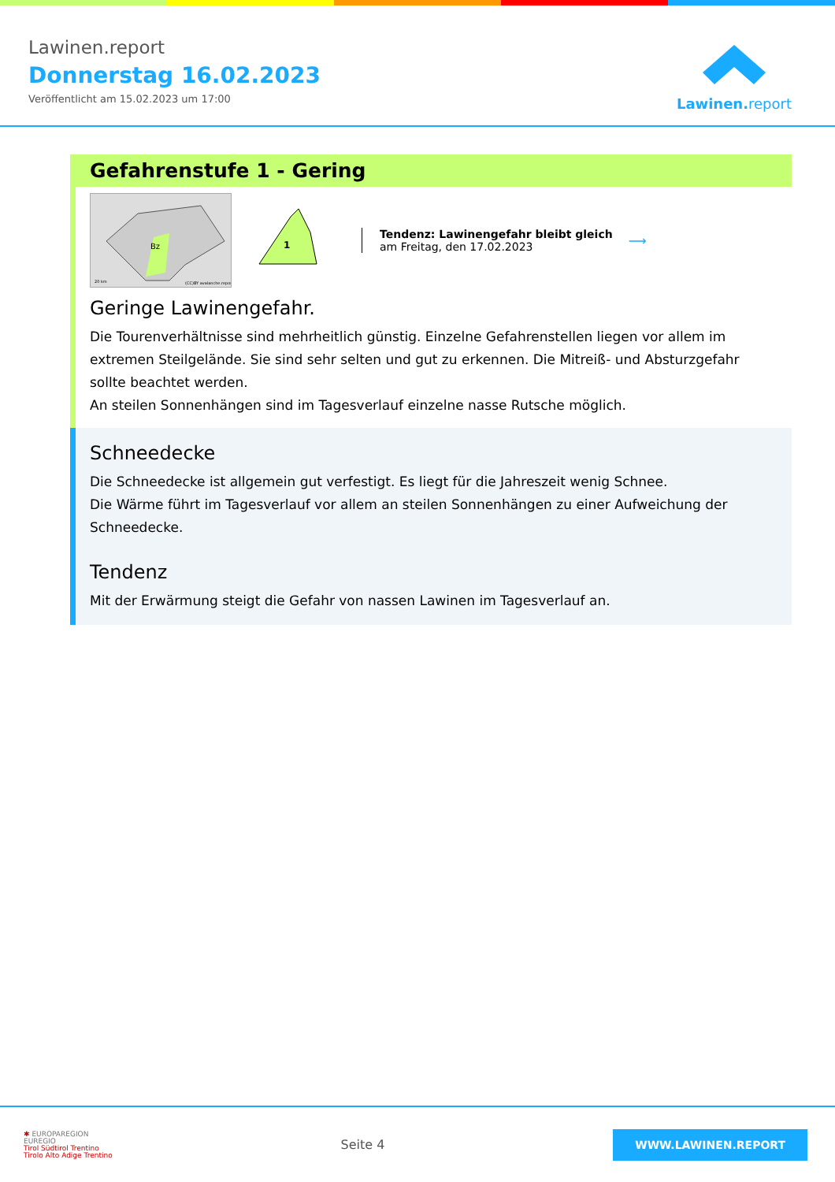Lawinen.report
Donnerstag 16.02.2023
Veröffentlicht am 15.02.2023 um 17:00
Lawinen. report
Gefahrenstufe 1 - Gering
Bz
20 km
(CC)BY avalanche.report
1
Tendenz: Lawinengefahr bleibt gleich
am Freitag, den 17.02.2023
⟶
Geringe Lawinengefahr.
Die Tourenverhältnisse sind mehrheitlich günstig. Einzelne Gefahrenstellen liegen vor allem im extremen Steilgelände. Sie sind sehr selten und gut zu erkennen. Die Mitreiß- und Absturzgefahr sollte beachtet werden.
An steilen Sonnenhängen sind im Tagesverlauf einzelne nasse Rutsche möglich.
Schneedecke
Die Schneedecke ist allgemein gut verfestigt. Es liegt für die Jahreszeit wenig Schnee.
Die Wärme führt im Tagesverlauf vor allem an steilen Sonnenhängen zu einer Aufweichung der Schneedecke.
Tendenz
Mit der Erwärmung steigt die Gefahr von nassen Lawinen im Tagesverlauf an.
✱ EUROPAREGION
EUREGIO
Tirol Südtirol Trentino
Tirolo Alto Adige Trentino
Seite 4
WWW.LAWINEN.REPORT